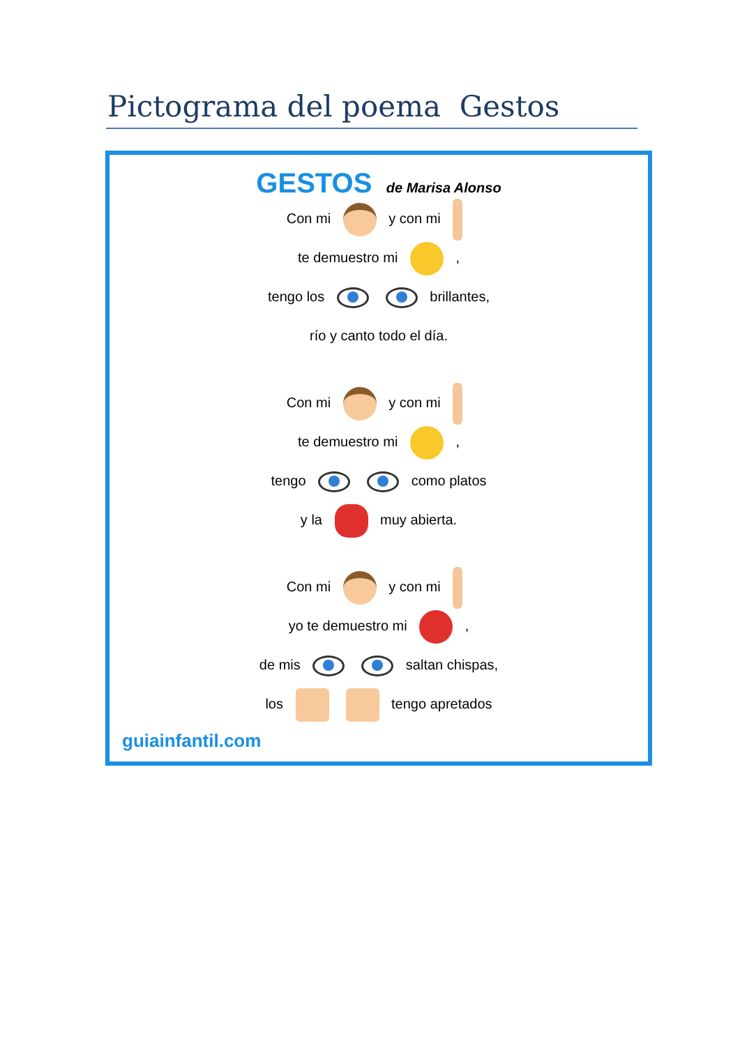Pictograma del poema Gestos
GESTOS de Marisa Alonso
Con mi y con mi
te demuestro mi ,
tengo los brillantes,
río y canto todo el día.
Con mi y con mi
te demuestro mi ,
tengo como platos
y la muy abierta.
Con mi y con mi
yo te demuestro mi ,
de mis saltan chispas,
los tengo apretados
guiainfantil.com